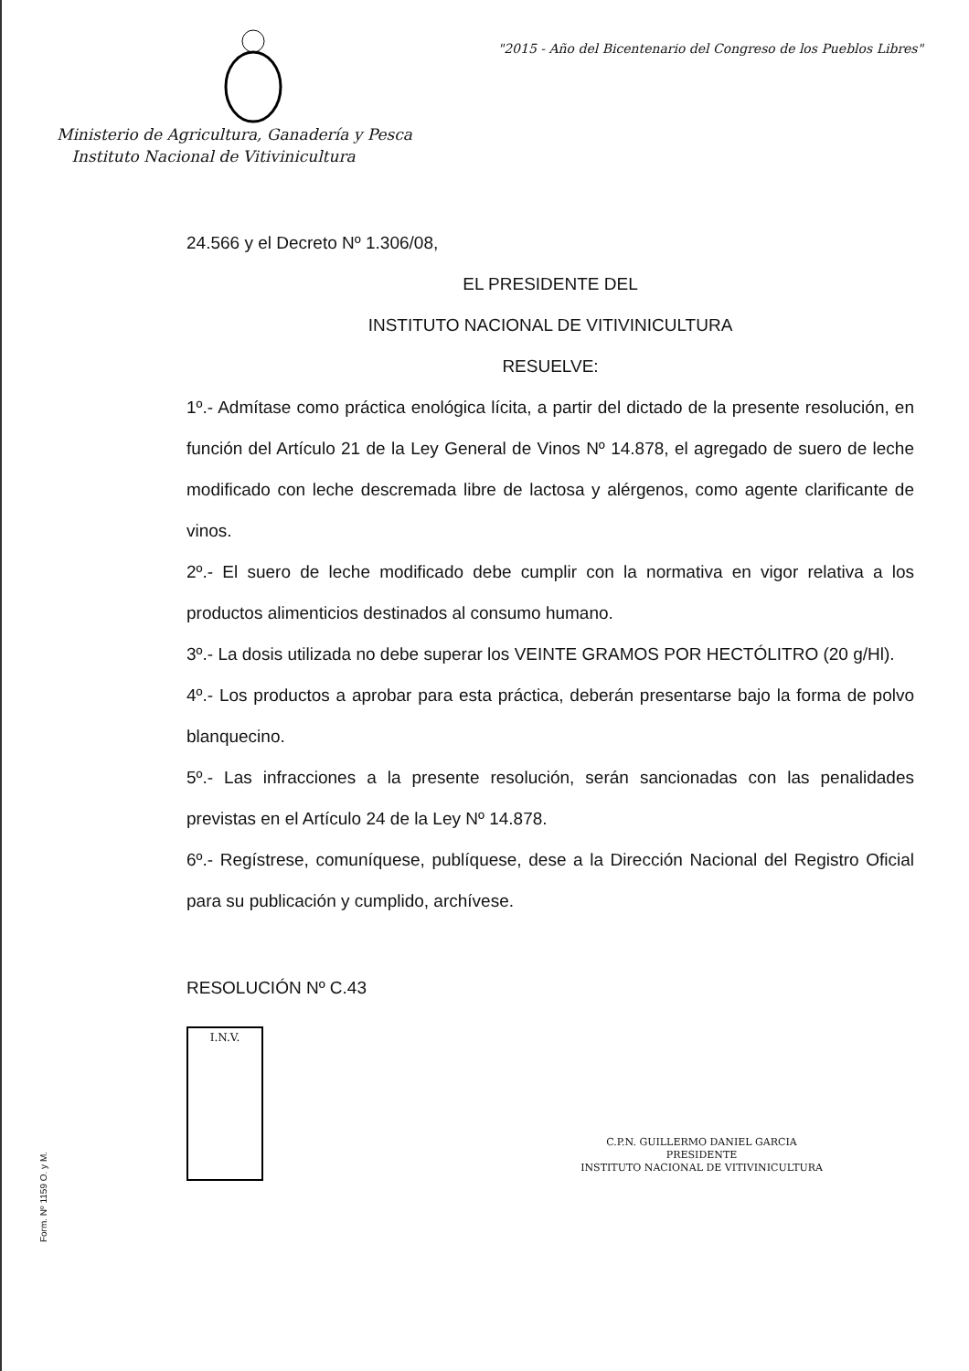"2015 - Año del Bicentenario del Congreso de los Pueblos Libres"
Ministerio de Agricultura, Ganadería y Pesca
Instituto Nacional de Vitivinicultura
24.566 y el Decreto Nº 1.306/08,
EL PRESIDENTE DEL
INSTITUTO NACIONAL DE VITIVINICULTURA
RESUELVE:
1º.- Admítase como práctica enológica lícita, a partir del dictado de la presente resolución, en función del Artículo 21 de la Ley General de Vinos Nº 14.878, el agregado de suero de leche modificado con leche descremada libre de lactosa y alérgenos, como agente clarificante de vinos.
2º.- El suero de leche modificado debe cumplir con la normativa en vigor relativa a los productos alimenticios destinados al consumo humano.
3º.- La dosis utilizada no debe superar los VEINTE GRAMOS POR HECTÓLITRO (20 g/Hl).
4º.- Los productos a aprobar para esta práctica, deberán presentarse bajo la forma de polvo blanquecino.
5º.- Las infracciones a la presente resolución, serán sancionadas con las penalidades previstas en el Artículo 24 de la Ley Nº 14.878.
6º.- Regístrese, comuníquese, publíquese, dese a la Dirección Nacional del Registro Oficial para su publicación y cumplido, archívese.
RESOLUCIÓN Nº C.43
I.N.V.
C.P.N. GUILLERMO DANIEL GARCIA
PRESIDENTE
INSTITUTO NACIONAL DE VITIVINICULTURA
Form. Nº 1159 O. y M.